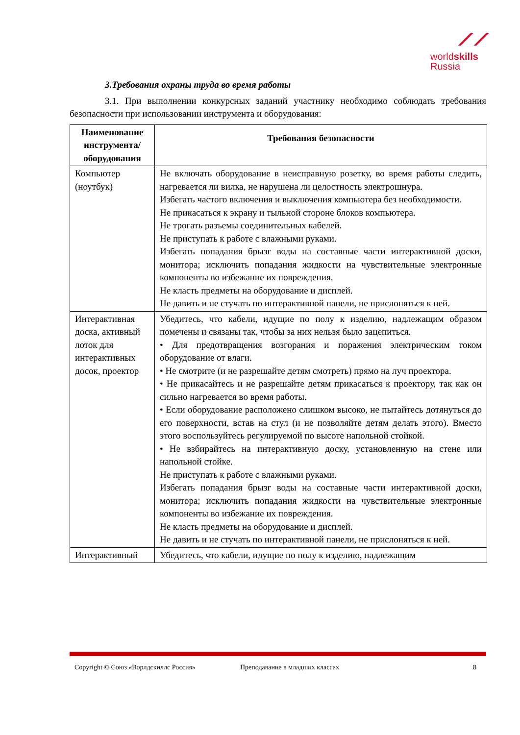⟋⟋
worldskills
Russia
3.Требования охраны труда во время работы
3.1. При выполнении конкурсных заданий участнику необходимо соблюдать требования безопасности при использовании инструмента и оборудования:
| Наименование инструмента/ оборудования | Требования безопасности |
| --- | --- |
| Компьютер (ноутбук) | Не включать оборудование в неисправную розетку, во время работы следить, нагревается ли вилка, не нарушена ли целостность электрошнура. Избегать частого включения и выключения компьютера без необходимости. Не прикасаться к экрану и тыльной стороне блоков компьютера. Не трогать разъемы соединительных кабелей. Не приступать к работе с влажными руками. Избегать попадания брызг воды на составные части интерактивной доски, монитора; исключить попадания жидкости на чувствительные электронные компоненты во избежание их повреждения. Не класть предметы на оборудование и дисплей. Не давить и не стучать по интерактивной панели, не прислоняться к ней. |
| Интерактивная доска, активный лоток для интерактивных досок, проектор | Убедитесь, что кабели, идущие по полу к изделию, надлежащим образом помечены и связаны так, чтобы за них нельзя было зацепиться. • Для предотвращения возгорания и поражения электрическим током оборудование от влаги. • Не смотрите (и не разрешайте детям смотреть) прямо на луч проектора. • Не прикасайтесь и не разрешайте детям прикасаться к проектору, так как он сильно нагревается во время работы. • Если оборудование расположено слишком высоко, не пытайтесь дотянуться до его поверхности, встав на стул (и не позволяйте детям делать этого). Вместо этого воспользуйтесь регулируемой по высоте напольной стойкой. • Не взбирайтесь на интерактивную доску, установленную на стене или напольной стойке. Не приступать к работе с влажными руками. Избегать попадания брызг воды на составные части интерактивной доски, монитора; исключить попадания жидкости на чувствительные электронные компоненты во избежание их повреждения. Не класть предметы на оборудование и дисплей. Не давить и не стучать по интерактивной панели, не прислоняться к ней. |
| Интерактивный | Убедитесь, что кабели, идущие по полу к изделию, надлежащим |
Copyright © Союз «Ворлдскиллс Россия» Преподавание в младших классах 8